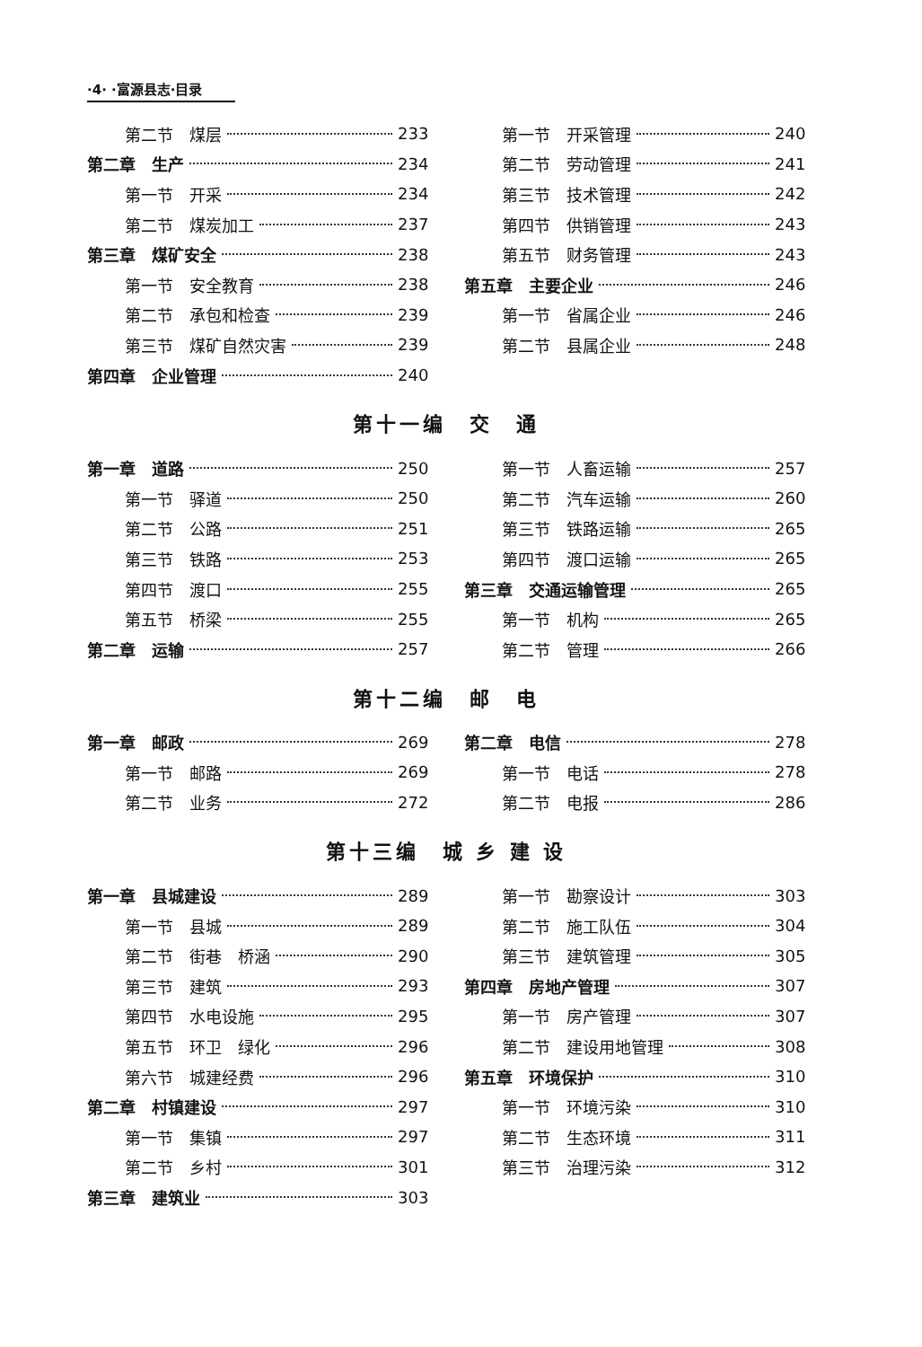·4· ·富源县志·目录
第二节　煤层 233
第二章　生产 234
第一节　开采 234
第二节　煤炭加工 237
第三章　煤矿安全 238
第一节　安全教育 238
第二节　承包和检查 239
第三节　煤矿自然灾害 239
第四章　企业管理 240
第一节　开采管理 240
第二节　劳动管理 241
第三节　技术管理 242
第四节　供销管理 243
第五节　财务管理 243
第五章　主要企业 246
第一节　省属企业 246
第二节　县属企业 248
第十一编　交　通
第一章　道路 250
第一节　驿道 250
第二节　公路 251
第三节　铁路 253
第四节　渡口 255
第五节　桥梁 255
第二章　运输 257
第一节　人畜运输 257
第二节　汽车运输 260
第三节　铁路运输 265
第四节　渡口运输 265
第三章　交通运输管理 265
第一节　机构 265
第二节　管理 266
第十二编　邮　电
第一章　邮政 269
第一节　邮路 269
第二节　业务 272
第二章　电信 278
第一节　电话 278
第二节　电报 286
第十三编　城 乡 建 设
第一章　县城建设 289
第一节　县城 289
第二节　街巷　桥涵 290
第三节　建筑 293
第四节　水电设施 295
第五节　环卫　绿化 296
第六节　城建经费 296
第二章　村镇建设 297
第一节　集镇 297
第二节　乡村 301
第三章　建筑业 303
第一节　勘察设计 303
第二节　施工队伍 304
第三节　建筑管理 305
第四章　房地产管理 307
第一节　房产管理 307
第二节　建设用地管理 308
第五章　环境保护 310
第一节　环境污染 310
第二节　生态环境 311
第三节　治理污染 312